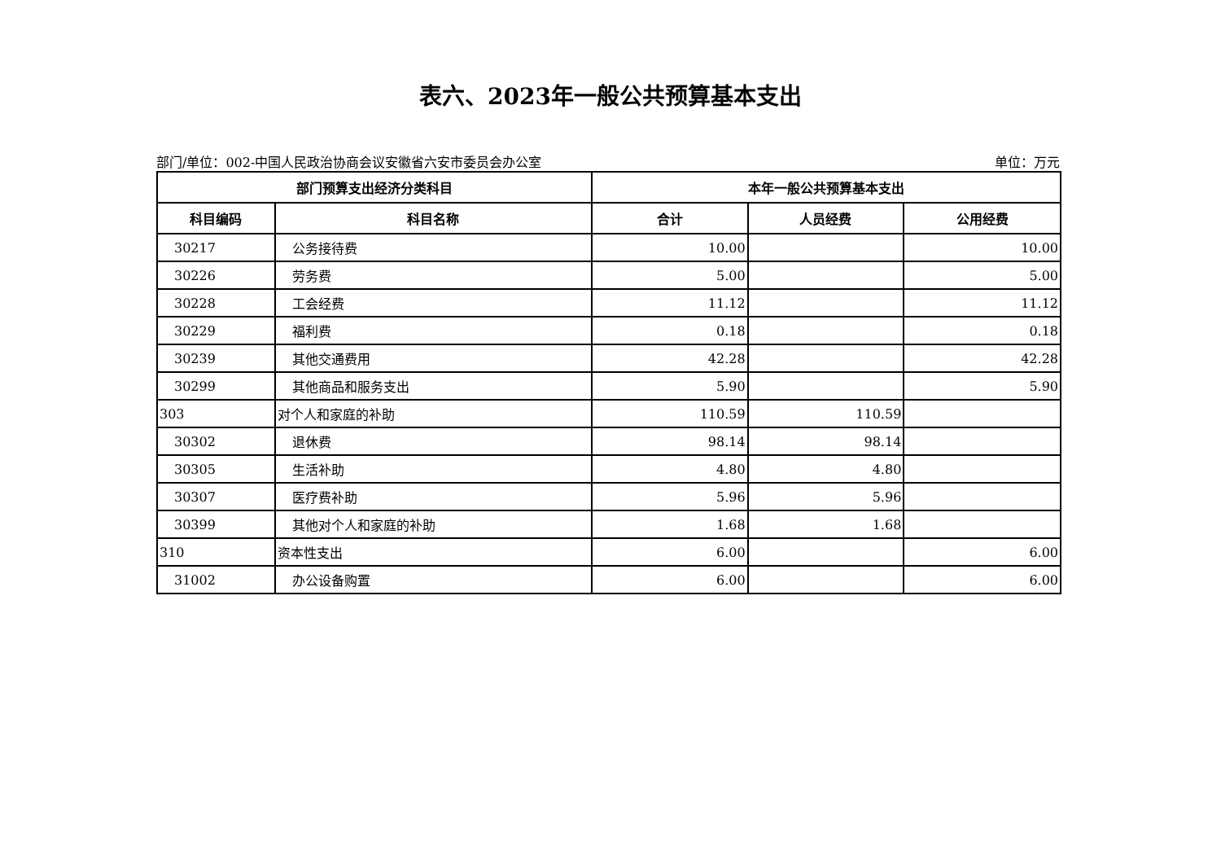表六、2023年一般公共预算基本支出
部门/单位：002-中国人民政治协商会议安徽省六安市委员会办公室 单位：万元
| 部门预算支出经济分类科目 | | 本年一般公共预算基本支出 | | |
| --- | --- | --- | --- | --- |
| 科目编码 | 科目名称 | 合计 | 人员经费 | 公用经费 |
| 30217 | 公务接待费 | 10.00 | | 10.00 |
| 30226 | 劳务费 | 5.00 | | 5.00 |
| 30228 | 工会经费 | 11.12 | | 11.12 |
| 30229 | 福利费 | 0.18 | | 0.18 |
| 30239 | 其他交通费用 | 42.28 | | 42.28 |
| 30299 | 其他商品和服务支出 | 5.90 | | 5.90 |
| 303 | 对个人和家庭的补助 | 110.59 | 110.59 | |
| 30302 | 退休费 | 98.14 | 98.14 | |
| 30305 | 生活补助 | 4.80 | 4.80 | |
| 30307 | 医疗费补助 | 5.96 | 5.96 | |
| 30399 | 其他对个人和家庭的补助 | 1.68 | 1.68 | |
| 310 | 资本性支出 | 6.00 | | 6.00 |
| 31002 | 办公设备购置 | 6.00 | | 6.00 |